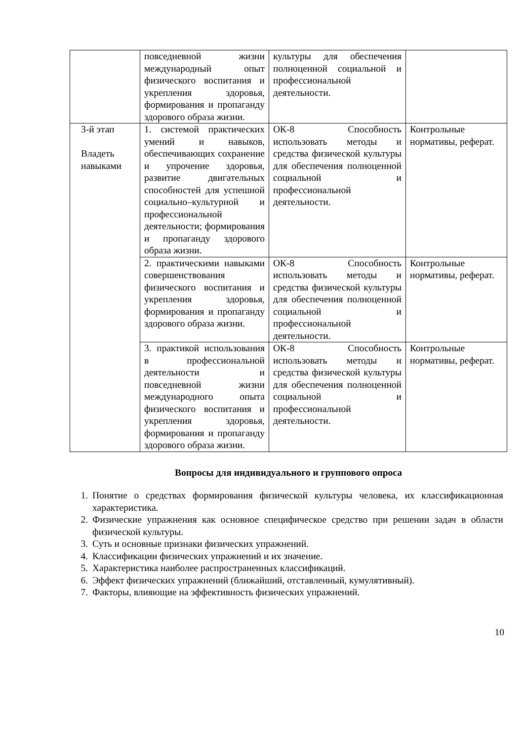| | повседневной жизни международный опыт физического воспитания и укрепления здоровья, формирования и пропаганду здорового образа жизни. | культуры для обеспечения полноценной социальной и профессиональной деятельности. | |
| 3-й этап Владеть навыками | 1. системой практических умений и навыков, обеспечивающих сохранение и упрочение здоровья, развитие двигательных способностей для успешной социально–культурной и профессиональной деятельности; формирования и пропаганду здорового образа жизни. | ОК-8 Способность использовать методы и средства физической культуры для обеспечения полноценной социальной и профессиональной деятельности. | Контрольные нормативы, реферат. |
| | 2. практическими навыками совершенствования физического воспитания и укрепления здоровья, формирования и пропаганду здорового образа жизни. | ОК-8 Способность использовать методы и средства физической культуры для обеспечения полноценной социальной и профессиональной деятельности. | Контрольные нормативы, реферат. |
| | 3. практикой использования в профессиональной деятельности и повседневной жизни международного опыта физического воспитания и укрепления здоровья, формирования и пропаганду здорового образа жизни. | ОК-8 Способность использовать методы и средства физической культуры для обеспечения полноценной социальной и профессиональной деятельности. | Контрольные нормативы, реферат. |
Вопросы для индивидуального и группового опроса
1. Понятие о средствах формирования физической культуры человека, их классификационная характеристика.
2. Физические упражнения как основное специфическое средство при решении задач в области физической культуры.
3. Суть и основные признаки физических упражнений.
4. Классификации физических упражнений и их значение.
5. Характеристика наиболее распространенных классификаций.
6. Эффект физических упражнений (ближайший, отставленный, кумулятивный).
7. Факторы, влияющие на эффективность физических упражнений.
10